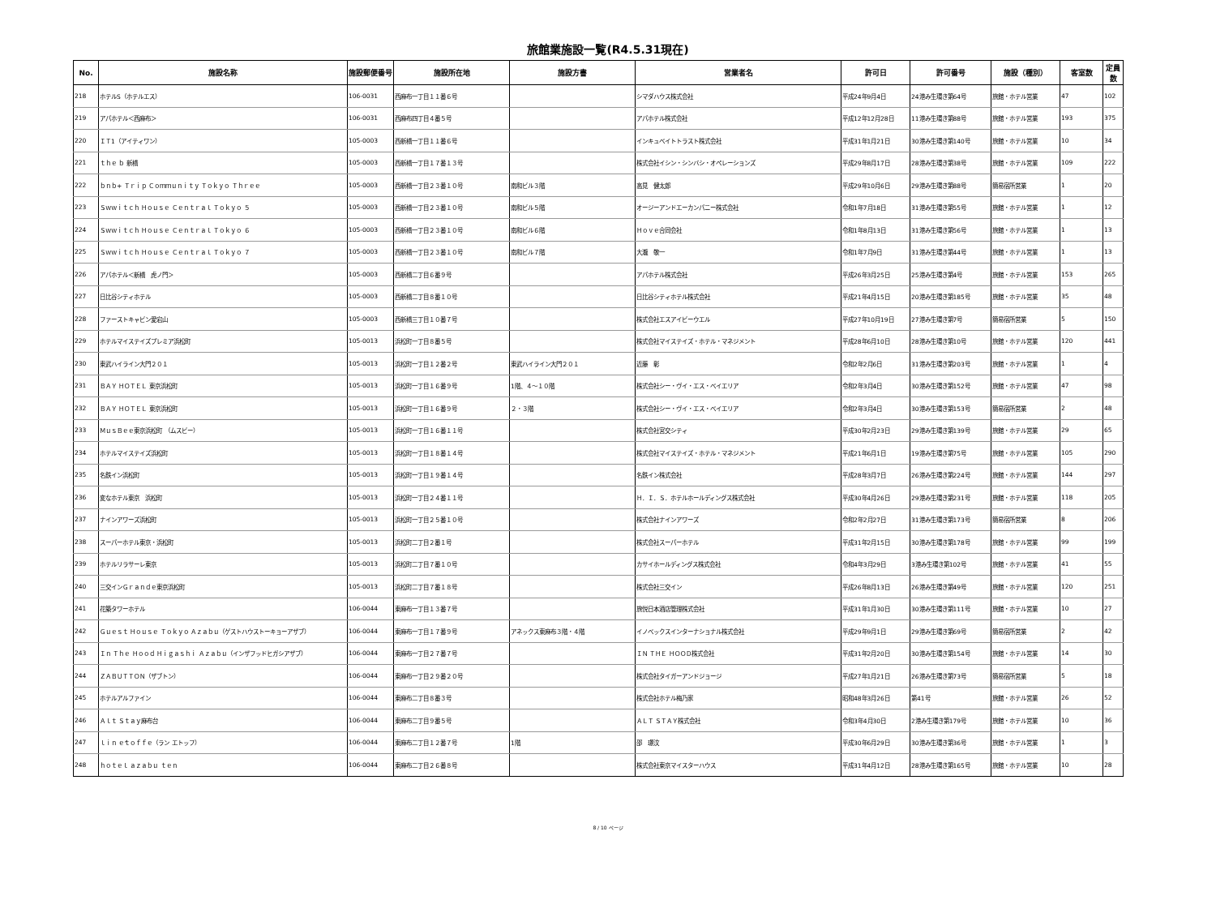旅館業施設一覧(R4.5.31現在)
| No. | 施設名称 | 施設郵便番号 | 施設所在地 | 施設方書 | 営業者名 | 許可日 | 許可番号 | 施設（種別） | 客室数 | 定員数 |
| --- | --- | --- | --- | --- | --- | --- | --- | --- | --- | --- |
| 218 | ホテルS（ホテルエス） | 106-0031 | 西麻布一丁目１１番６号 | | シマダハウス株式会社 | 平成24年9月4日 | 24港み生環き第64号 | 旅館・ホテル営業 | 47 | 102 |
| 219 | アパホテル＜西麻布＞ | 106-0031 | 西麻布四丁目４番５号 | | アパホテル株式会社 | 平成12年12月28日 | 11港み生環き第88号 | 旅館・ホテル営業 | 193 | 375 |
| 220 | ＩＴ1（アイティワン） | 105-0003 | 西新橋一丁目１１番６号 | | インキュベイトトラスト株式会社 | 平成31年1月21日 | 30港み生環き第140号 | 旅館・ホテル営業 | 10 | 34 |
| 221 | ｔｈｅ ｂ 新橋 | 105-0003 | 西新橋一丁目１７番１３号 | | 株式会社イシン・シンバシ・オペレーションズ | 平成29年8月17日 | 28港み生環き第38号 | 旅館・ホテル営業 | 109 | 222 |
| 222 | ｂｎｂ+ Ｔｒｉｐ Ｃｏｍｍｕｎｉｔｙ Ｔｏｋｙｏ Ｔｈｒｅｅ | 105-0003 | 西新橋一丁目２３番１０号 | 南和ビル３階 | 高見 健太郎 | 平成29年10月6日 | 29港み生環き第88号 | 簡易宿所営業 | 1 | 20 |
| 223 | Ｓｗｗｉｔｃｈ Ｈｏｕｓｅ Ｃｅｎｔｒａｌ Ｔｏｋｙｏ ５ | 105-0003 | 西新橋一丁目２３番１０号 | 南和ビル５階 | オージーアンドエーカンパニー株式会社 | 令和1年7月18日 | 31港み生環き第55号 | 旅館・ホテル営業 | 1 | 12 |
| 224 | Ｓｗｗｉｔｃｈ Ｈｏｕｓｅ Ｃｅｎｔｒａｌ Ｔｏｋｙｏ ６ | 105-0003 | 西新橋一丁目２３番１０号 | 南和ビル６階 | Ｈｏｖｅ合同会社 | 令和1年8月13日 | 31港み生環き第56号 | 旅館・ホテル営業 | 1 | 13 |
| 225 | Ｓｗｗｉｔｃｈ Ｈｏｕｓｅ Ｃｅｎｔｒａｌ Ｔｏｋｙｏ ７ | 105-0003 | 西新橋一丁目２３番１０号 | 南和ビル７階 | 大瀧 敬一 | 令和1年7月9日 | 31港み生環き第44号 | 旅館・ホテル営業 | 1 | 13 |
| 226 | アパホテル＜新橋 虎ノ門＞ | 105-0003 | 西新橋二丁目６番９号 | | アパホテル株式会社 | 平成26年3月25日 | 25港み生環き第4号 | 旅館・ホテル営業 | 153 | 265 |
| 227 | 日比谷シティホテル | 105-0003 | 西新橋二丁目８番１０号 | | 日比谷シティホテル株式会社 | 平成21年4月15日 | 20港み生環き第185号 | 旅館・ホテル営業 | 35 | 48 |
| 228 | ファーストキャビン愛宕山 | 105-0003 | 西新橋三丁目１０番７号 | | 株式会社エスアイビーウエル | 平成27年10月19日 | 27港み生環き第7号 | 簡易宿所営業 | 5 | 150 |
| 229 | ホテルマイステイズプレミア浜松町 | 105-0013 | 浜松町一丁目８番５号 | | 株式会社マイステイズ・ホテル・マネジメント | 平成28年6月10日 | 28港み生環き第10号 | 旅館・ホテル営業 | 120 | 441 |
| 230 | 東武ハイライン大門２０１ | 105-0013 | 浜松町一丁目１２番２号 | 東武ハイライン大門２０１ | 近藤 彰 | 令和2年2月6日 | 31港み生環き第203号 | 旅館・ホテル営業 | 1 | 4 |
| 231 | ＢＡＹ ＨＯＴＥＬ 東京浜松町 | 105-0013 | 浜松町一丁目１６番９号 | 1階、４～１０階 | 株式会社シー・ヴイ・エス・ベイエリア | 令和2年3月4日 | 30港み生環き第152号 | 旅館・ホテル営業 | 47 | 98 |
| 232 | ＢＡＹ ＨＯＴＥＬ 東京浜松町 | 105-0013 | 浜松町一丁目１６番９号 | ２・３階 | 株式会社シー・ヴイ・エス・ベイエリア | 令和2年3月4日 | 30港み生環き第153号 | 簡易宿所営業 | 2 | 48 |
| 233 | ＭｕｓＢｅｅ東京浜松町 （ムスビー） | 105-0013 | 浜松町一丁目１６番１１号 | | 株式会社宮交シティ | 平成30年2月23日 | 29港み生環き第139号 | 旅館・ホテル営業 | 29 | 65 |
| 234 | ホテルマイステイズ浜松町 | 105-0013 | 浜松町一丁目１８番１４号 | | 株式会社マイステイズ・ホテル・マネジメント | 平成21年6月1日 | 19港み生環き第75号 | 旅館・ホテル営業 | 105 | 290 |
| 235 | 名鉄イン浜松町 | 105-0013 | 浜松町一丁目１９番１４号 | | 名鉄イン株式会社 | 平成28年3月7日 | 26港み生環き第224号 | 旅館・ホテル営業 | 144 | 297 |
| 236 | 変なホテル東京 浜松町 | 105-0013 | 浜松町一丁目２４番１１号 | | Ｈ．Ｉ．Ｓ．ホテルホールディングス株式会社 | 平成30年4月26日 | 29港み生環き第231号 | 旅館・ホテル営業 | 118 | 205 |
| 237 | ナインアワーズ浜松町 | 105-0013 | 浜松町一丁目２５番１０号 | | 株式会社ナインアワーズ | 令和2年2月27日 | 31港み生環き第173号 | 簡易宿所営業 | 8 | 206 |
| 238 | スーパーホテル東京・浜松町 | 105-0013 | 浜松町二丁目２番１号 | | 株式会社スーパーホテル | 平成31年2月15日 | 30港み生環き第178号 | 旅館・ホテル営業 | 99 | 199 |
| 239 | ホテルリラサーレ東京 | 105-0013 | 浜松町二丁目７番１０号 | | カサイホールディングス株式会社 | 令和4年3月29日 | 3港み生環き第102号 | 旅館・ホテル営業 | 41 | 55 |
| 240 | 三交インＧｒａｎｄｅ東京浜松町 | 105-0013 | 浜松町二丁目７番１８号 | | 株式会社三交イン | 平成26年8月13日 | 26港み生環き第49号 | 旅館・ホテル営業 | 120 | 251 |
| 241 | 花築タワーホテル | 106-0044 | 東麻布一丁目１３番７号 | | 旅悦日本酒店管理株式会社 | 平成31年1月30日 | 30港み生環き第111号 | 旅館・ホテル営業 | 10 | 27 |
| 242 | Ｇｕｅｓｔ Ｈｏｕｓｅ Ｔｏｋｙｏ Ａｚａｂｕ（ゲストハウストーキョーアザブ） | 106-0044 | 東麻布一丁目１７番９号 | アネックス東麻布３階・４階 | イノベックスインターナショナル株式会社 | 平成29年9月1日 | 29港み生環き第69号 | 簡易宿所営業 | 2 | 42 |
| 243 | Ｉｎ Ｔｈｅ Ｈｏｏｄ Ｈｉｇａｓｈｉ Ａｚａｂｕ（インザフッドヒガシアザブ） | 106-0044 | 東麻布一丁目２７番７号 | | ＩＮ ＴＨＥ ＨＯＯＤ株式会社 | 平成31年2月20日 | 30港み生環き第154号 | 旅館・ホテル営業 | 14 | 30 |
| 244 | ＺＡＢＵＴＴＯＮ（ザブトン） | 106-0044 | 東麻布一丁目２９番２０号 | | 株式会社タイガーアンドジョージ | 平成27年1月21日 | 26港み生環き第73号 | 簡易宿所営業 | 5 | 18 |
| 245 | ホテルアルファイン | 106-0044 | 東麻布二丁目８番３号 | | 株式会社ホテル梅乃家 | 昭和48年3月26日 | 第41号 | 旅館・ホテル営業 | 26 | 52 |
| 246 | Ａｌｔ Ｓｔａｙ麻布台 | 106-0044 | 東麻布二丁目９番５号 | | ＡＬＴ ＳＴＡＹ株式会社 | 令和3年4月30日 | 2港み生環き第179号 | 旅館・ホテル営業 | 10 | 36 |
| 247 | ｌｉｎ ｅ́ｔｏｆｆｅ（ラン エトッフ） | 106-0044 | 東麻布二丁目１２番７号 | 1階 | 邵 璟汶 | 平成30年6月29日 | 30港み生環き第36号 | 旅館・ホテル営業 | 1 | 3 |
| 248 | ｈｏｔｅｌ ａｚａｂｕ ｔｅｎ | 106-0044 | 東麻布二丁目２６番８号 | | 株式会社東京マイスターハウス | 平成31年4月12日 | 28港み生環き第165号 | 旅館・ホテル営業 | 10 | 28 |
8 / 10 ページ